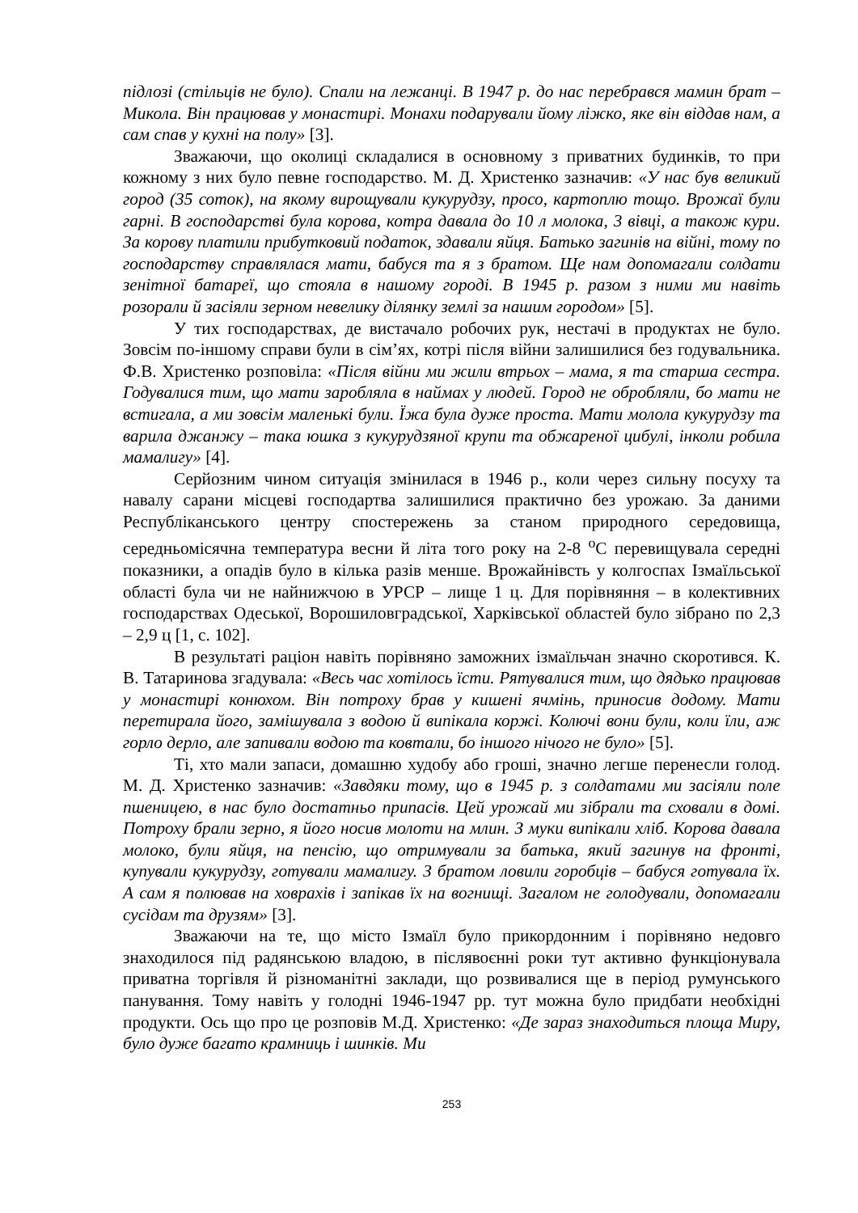підлозі (стільців не було). Спали на лежанці. В 1947 р. до нас перебрався мамин брат – Микола. Він працював у монастирі. Монахи подарували йому ліжко, яке він віддав нам, а сам спав у кухні на полу» [3].
Зважаючи, що околиці складалися в основному з приватних будинків, то при кожному з них було певне господарство. М. Д. Христенко зазначив: «У нас був великий город (35 соток), на якому вирощували кукурудзу, просо, картоплю тощо. Врожаї були гарні. В господарстві була корова, котра давала до 10 л молока, 3 вівці, а також кури. За корову платили прибутковий податок, здавали яйця. Батько загинів на війні, тому по господарству справлялася мати, бабуся та я з братом. Ще нам допомагали солдати зенітної батареї, що стояла в нашому городі. В 1945 р. разом з ними ми навіть розорали й засіяли зерном невелику ділянку землі за нашим городом» [5].
У тих господарствах, де вистачало робочих рук, нестачі в продуктах не було. Зовсім по-іншому справи були в сім’ях, котрі після війни залишилися без годувальника. Ф.В. Христенко розповіла: «Після війни ми жили втрьох – мама, я та старша сестра. Годувалися тим, що мати заробляла в наймах у людей. Город не обробляли, бо мати не встигала, а ми зовсім маленькі були. Їжа була дуже проста. Мати молола кукурудзу та варила джанжу – така юшка з кукурудзяної крупи та обжареної цибулі, інколи робила мамалигу» [4].
Серйозним чином ситуація змінилася в 1946 р., коли через сильну посуху та навалу сарани місцеві господартва залишилися практично без урожаю. За даними Республіканського центру спостережень за станом природного середовища, середньомісячна температура весни й літа того року на 2-8 <sup>о</sup>С перевищувала середні показники, а опадів було в кілька разів менше. Врожайнівсть у колгоспах Ізмаїльської області була чи не найнижчою в УРСР – лище 1 ц. Для порівняння – в колективних господарствах Одеської, Ворошиловградської, Харківської областей було зібрано по 2,3 – 2,9 ц [1, с. 102].
В результаті раціон навіть порівняно заможних ізмаїльчан значно скоротився. К. В. Татаринова згадувала: «Весь час хотілось їсти. Рятувалися тим, що дядько працював у монастирі конюхом. Він потроху брав у кишені ячмінь, приносив додому. Мати перетирала його, замішувала з водою й випікала коржі. Колючі вони були, коли їли, аж горло дерло, але запивали водою та ковтали, бо іншого нічого не було» [5].
Ті, хто мали запаси, домашню худобу або гроші, значно легше перенесли голод. М. Д. Христенко зазначив: «Завдяки тому, що в 1945 р. з солдатами ми засіяли поле пшеницею, в нас було достатньо припасів. Цей урожай ми зібрали та сховали в домі. Потроху брали зерно, я його носив молоти на млин. З муки випікали хліб. Корова давала молоко, були яйця, на пенсію, що отримували за батька, який загинув на фронті, купували кукурудзу, готували мамалигу. З братом ловили горобців – бабуся готувала їх. А сам я полював на ховрахів і запікав їх на вогнищі. Загалом не голодували, допомагали сусідам та друзям» [3].
Зважаючи на те, що місто Ізмаїл було прикордонним і порівняно недовго знаходилося під радянською владою, в післявоєнні роки тут активно функціонувала приватна торгівля й різноманітні заклади, що розвивалися ще в період румунського панування. Тому навіть у голодні 1946-1947 рр. тут можна було придбати необхідні продукти. Ось що про це розповів М.Д. Христенко: «Де зараз знаходиться площа Миру, було дуже багато крамниць і шинків. Ми
253